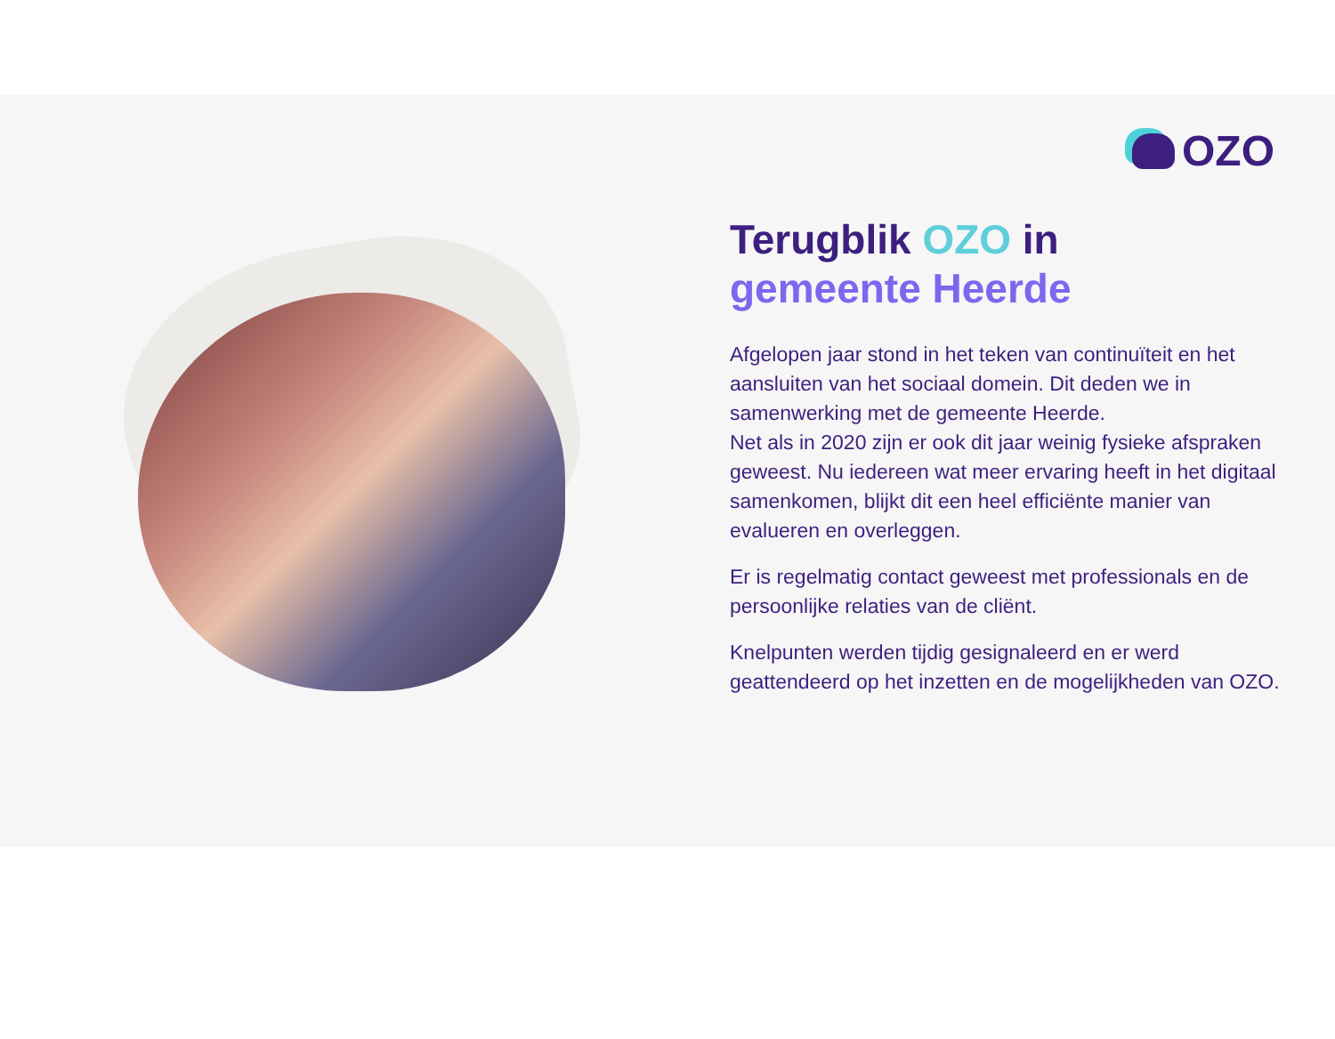OZO
Terugblik OZO in
gemeente Heerde
Afgelopen jaar stond in het teken van continuïteit en het aansluiten van het sociaal domein. Dit deden we in samenwerking met de gemeente Heerde.
Net als in 2020 zijn er ook dit jaar weinig fysieke afspraken geweest. Nu iedereen wat meer ervaring heeft in het digitaal samenkomen, blijkt dit een heel efficiënte manier van evalueren en overleggen.
Er is regelmatig contact geweest met professionals en de persoonlijke relaties van de cliënt.
Knelpunten werden tijdig gesignaleerd en er werd geattendeerd op het inzetten en de mogelijkheden van OZO.